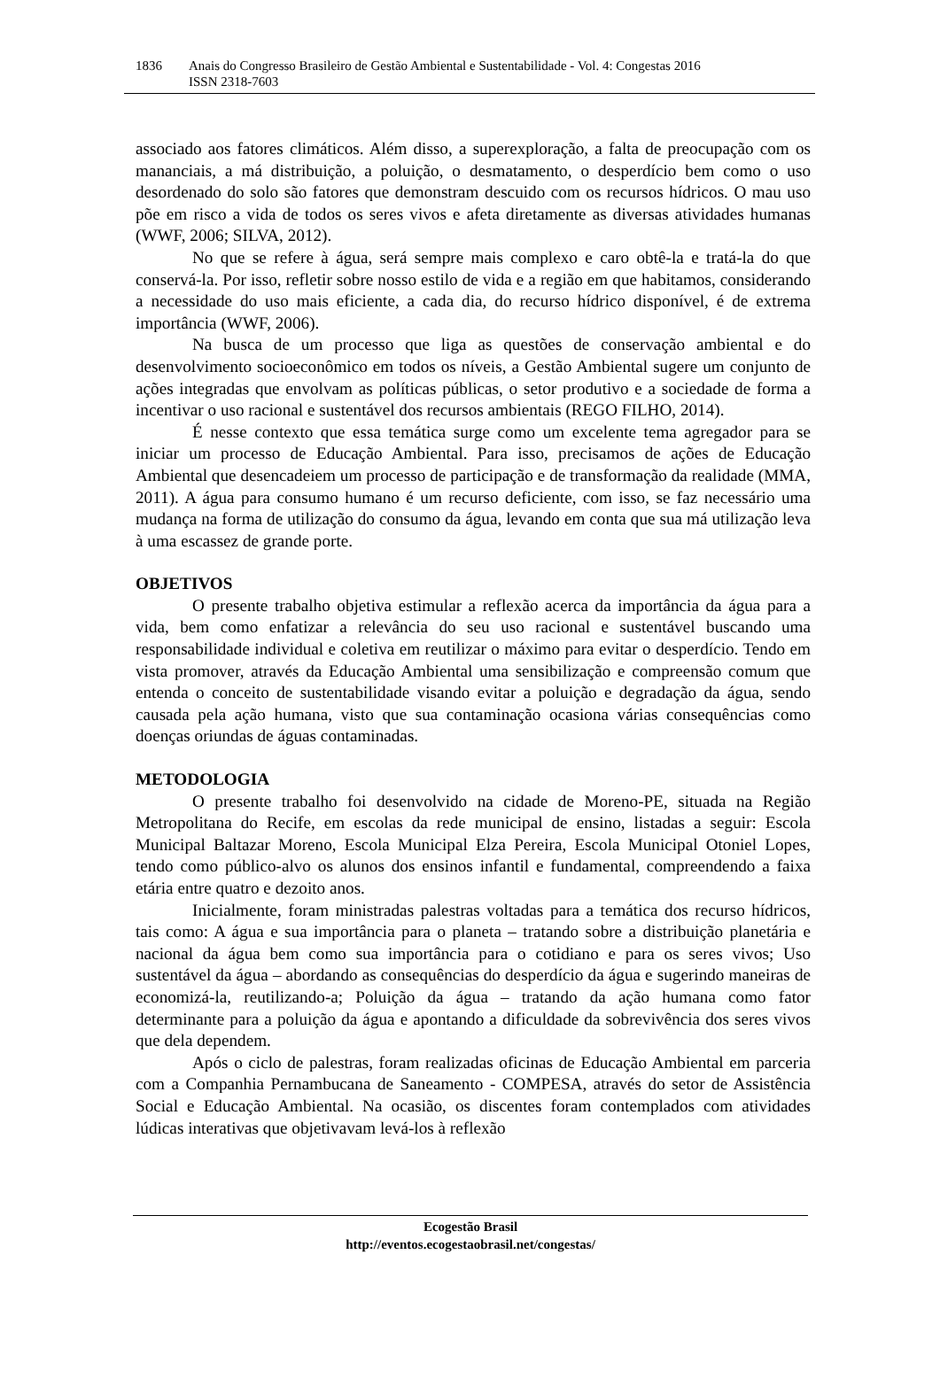1836 Anais do Congresso Brasileiro de Gestão Ambiental e Sustentabilidade - Vol. 4: Congestas 2016
ISSN 2318-7603
associado aos fatores climáticos. Além disso, a superexploração, a falta de preocupação com os mananciais, a má distribuição, a poluição, o desmatamento, o desperdício bem como o uso desordenado do solo são fatores que demonstram descuido com os recursos hídricos. O mau uso põe em risco a vida de todos os seres vivos e afeta diretamente as diversas atividades humanas (WWF, 2006; SILVA, 2012).
No que se refere à água, será sempre mais complexo e caro obtê-la e tratá-la do que conservá-la. Por isso, refletir sobre nosso estilo de vida e a região em que habitamos, considerando a necessidade do uso mais eficiente, a cada dia, do recurso hídrico disponível, é de extrema importância (WWF, 2006).
Na busca de um processo que liga as questões de conservação ambiental e do desenvolvimento socioeconômico em todos os níveis, a Gestão Ambiental sugere um conjunto de ações integradas que envolvam as políticas públicas, o setor produtivo e a sociedade de forma a incentivar o uso racional e sustentável dos recursos ambientais (REGO FILHO, 2014).
É nesse contexto que essa temática surge como um excelente tema agregador para se iniciar um processo de Educação Ambiental. Para isso, precisamos de ações de Educação Ambiental que desencadeiem um processo de participação e de transformação da realidade (MMA, 2011). A água para consumo humano é um recurso deficiente, com isso, se faz necessário uma mudança na forma de utilização do consumo da água, levando em conta que sua má utilização leva à uma escassez de grande porte.
OBJETIVOS
O presente trabalho objetiva estimular a reflexão acerca da importância da água para a vida, bem como enfatizar a relevância do seu uso racional e sustentável buscando uma responsabilidade individual e coletiva em reutilizar o máximo para evitar o desperdício. Tendo em vista promover, através da Educação Ambiental uma sensibilização e compreensão comum que entenda o conceito de sustentabilidade visando evitar a poluição e degradação da água, sendo causada pela ação humana, visto que sua contaminação ocasiona várias consequências como doenças oriundas de águas contaminadas.
METODOLOGIA
O presente trabalho foi desenvolvido na cidade de Moreno-PE, situada na Região Metropolitana do Recife, em escolas da rede municipal de ensino, listadas a seguir: Escola Municipal Baltazar Moreno, Escola Municipal Elza Pereira, Escola Municipal Otoniel Lopes, tendo como público-alvo os alunos dos ensinos infantil e fundamental, compreendendo a faixa etária entre quatro e dezoito anos.
Inicialmente, foram ministradas palestras voltadas para a temática dos recurso hídricos, tais como: A água e sua importância para o planeta – tratando sobre a distribuição planetária e nacional da água bem como sua importância para o cotidiano e para os seres vivos; Uso sustentável da água – abordando as consequências do desperdício da água e sugerindo maneiras de economizá-la, reutilizando-a; Poluição da água – tratando da ação humana como fator determinante para a poluição da água e apontando a dificuldade da sobrevivência dos seres vivos que dela dependem.
Após o ciclo de palestras, foram realizadas oficinas de Educação Ambiental em parceria com a Companhia Pernambucana de Saneamento - COMPESA, através do setor de Assistência Social e Educação Ambiental. Na ocasião, os discentes foram contemplados com atividades lúdicas interativas que objetivavam levá-los à reflexão
Ecogestão Brasil
http://eventos.ecogestaobrasil.net/congestas/